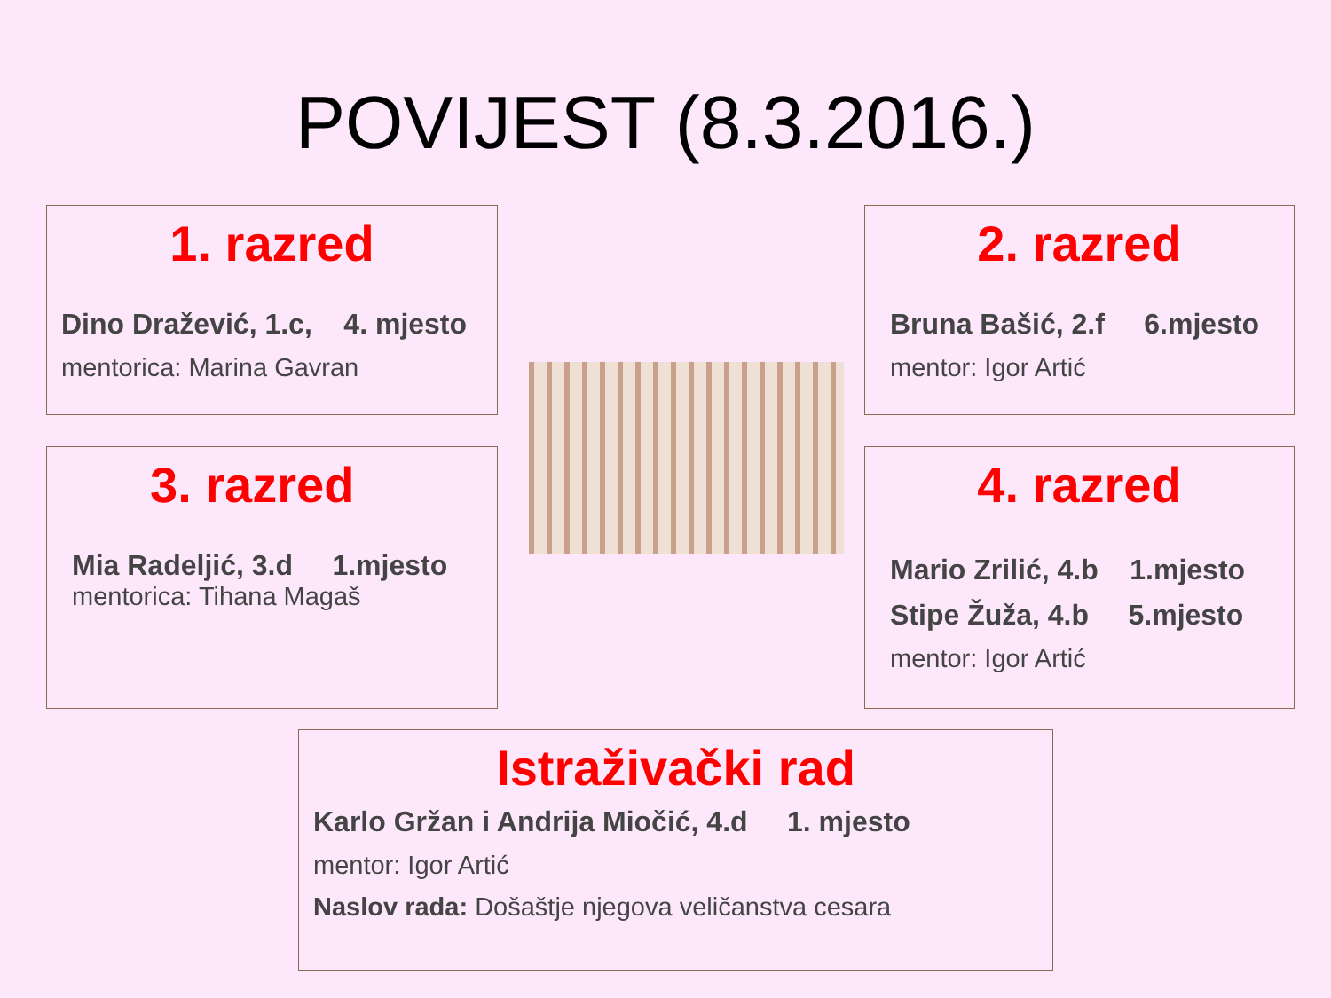POVIJEST (8.3.2016.)
1. razred
Dino Dražević, 1.c, 4. mjesto
mentorica: Marina Gavran
2. razred
Bruna Bašić, 2.f 6.mjesto
mentor: Igor Artić
3. razred
Mia Radeljić, 3.d 1.mjesto
mentorica: Tihana Magaš
4. razred
Mario Zrilić, 4.b 1.mjesto
Stipe Žuža, 4.b 5.mjesto
mentor: Igor Artić
Istraživački rad
Karlo Gržan i Andrija Miočić, 4.d 1. mjesto
mentor: Igor Artić
Naslov rada: Došaštje njegova veličanstva cesara